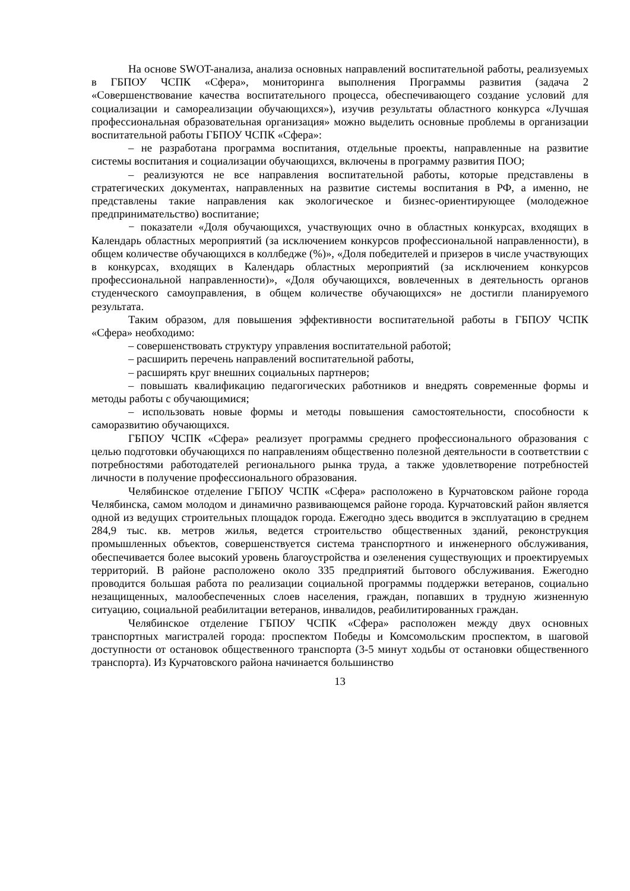На основе SWOT-анализа, анализа основных направлений воспитательной работы, реализуемых в ГБПОУ ЧСПК «Сфера», мониторинга выполнения Программы развития (задача 2 «Совершенствование качества воспитательного процесса, обеспечивающего создание условий для социализации и самореализации обучающихся»), изучив результаты областного конкурса «Лучшая профессиональная образовательная организация» можно выделить основные проблемы в организации воспитательной работы ГБПОУ ЧСПК «Сфера»:
– не разработана программа воспитания, отдельные проекты, направленные на развитие системы воспитания и социализации обучающихся, включены в программу развития ПОО;
– реализуются не все направления воспитательной работы, которые представлены в стратегических документах, направленных на развитие системы воспитания в РФ, а именно, не представлены такие направления как экологическое и бизнес-ориентирующее (молодежное предпринимательство) воспитание;
− показатели «Доля обучающихся, участвующих очно в областных конкурсах, входящих в Календарь областных мероприятий (за исключением конкурсов профессиональной направленности), в общем количестве обучающихся в коллбедже (%)», «Доля победителей и призеров в числе участвующих в конкурсах, входящих в Календарь областных мероприятий (за исключением конкурсов профессиональной направленности)», «Доля обучающихся, вовлеченных в деятельность органов студенческого самоуправления, в общем количестве обучающихся» не достигли планируемого результата.
Таким образом, для повышения эффективности воспитательной работы в ГБПОУ ЧСПК «Сфера» необходимо:
– совершенствовать структуру управления воспитательной работой;
– расширить перечень направлений воспитательной работы,
– расширять круг внешних социальных партнеров;
– повышать квалификацию педагогических работников и внедрять современные формы и методы работы с обучающимися;
– использовать новые формы и методы повышения самостоятельности, способности к саморазвитию обучающихся.
ГБПОУ ЧСПК «Сфера» реализует программы среднего профессионального образования с целью подготовки обучающихся по направлениям общественно полезной деятельности в соответствии с потребностями работодателей регионального рынка труда, а также удовлетворение потребностей личности в получение профессионального образования.
Челябинское отделение ГБПОУ ЧСПК «Сфера» расположено в Курчатовском районе города Челябинска, самом молодом и динамично развивающемся районе города. Курчатовский район является одной из ведущих строительных площадок города. Ежегодно здесь вводится в эксплуатацию в среднем 284,9 тыс. кв. метров жилья, ведется строительство общественных зданий, реконструкция промышленных объектов, совершенствуется система транспортного и инженерного обслуживания, обеспечивается более высокий уровень благоустройства и озеленения существующих и проектируемых территорий. В районе расположено около 335 предприятий бытового обслуживания. Ежегодно проводится большая работа по реализации социальной программы поддержки ветеранов, социально незащищенных, малообеспеченных слоев населения, граждан, попавших в трудную жизненную ситуацию, социальной реабилитации ветеранов, инвалидов, реабилитированных граждан.
Челябинское отделение ГБПОУ ЧСПК «Сфера» расположен между двух основных транспортных магистралей города: проспектом Победы и Комсомольским проспектом, в шаговой доступности от остановок общественного транспорта (3-5 минут ходьбы от остановки общественного транспорта). Из Курчатовского района начинается большинство
13